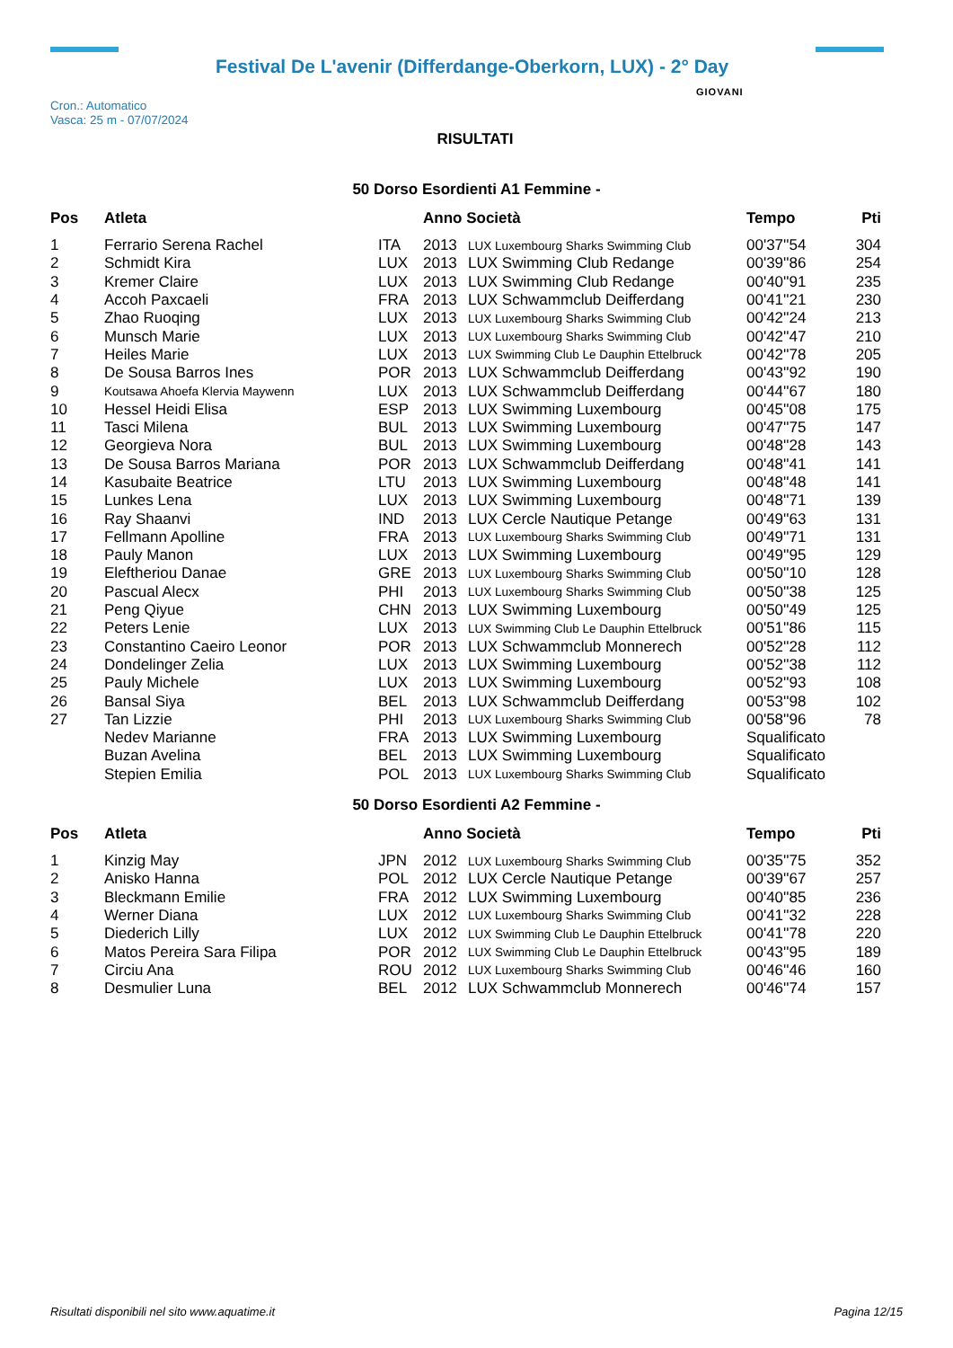Festival De L'avenir (Differdange-Oberkorn, LUX) - 2° Day
Cron.: Automatico
Vasca: 25 m - 07/07/2024
GIOVANI
RISULTATI
50 Dorso Esordienti A1 Femmine -
| Pos | Atleta | | Anno Società | | Tempo | Pti |
| --- | --- | --- | --- | --- | --- | --- |
| 1 | Ferrario Serena Rachel | ITA | 2013 | LUX Luxembourg Sharks Swimming Club | 00'37''54 | 304 |
| 2 | Schmidt Kira | LUX | 2013 | LUX Swimming Club Redange | 00'39''86 | 254 |
| 3 | Kremer Claire | LUX | 2013 | LUX Swimming Club Redange | 00'40''91 | 235 |
| 4 | Accoh Paxcaeli | FRA | 2013 | LUX Schwammclub Deifferdang | 00'41''21 | 230 |
| 5 | Zhao Ruoqing | LUX | 2013 | LUX Luxembourg Sharks Swimming Club | 00'42''24 | 213 |
| 6 | Munsch Marie | LUX | 2013 | LUX Luxembourg Sharks Swimming Club | 00'42''47 | 210 |
| 7 | Heiles Marie | LUX | 2013 | LUX Swimming Club Le Dauphin Ettelbruck | 00'42''78 | 205 |
| 8 | De Sousa Barros Ines | POR | 2013 | LUX Schwammclub Deifferdang | 00'43''92 | 190 |
| 9 | Koutsawa Ahoefa Klervia Maywenn | LUX | 2013 | LUX Schwammclub Deifferdang | 00'44''67 | 180 |
| 10 | Hessel Heidi Elisa | ESP | 2013 | LUX Swimming Luxembourg | 00'45''08 | 175 |
| 11 | Tasci Milena | BUL | 2013 | LUX Swimming Luxembourg | 00'47''75 | 147 |
| 12 | Georgieva Nora | BUL | 2013 | LUX Swimming Luxembourg | 00'48''28 | 143 |
| 13 | De Sousa Barros Mariana | POR | 2013 | LUX Schwammclub Deifferdang | 00'48''41 | 141 |
| 14 | Kasubaite Beatrice | LTU | 2013 | LUX Swimming Luxembourg | 00'48''48 | 141 |
| 15 | Lunkes Lena | LUX | 2013 | LUX Swimming Luxembourg | 00'48''71 | 139 |
| 16 | Ray Shaanvi | IND | 2013 | LUX Cercle Nautique Petange | 00'49''63 | 131 |
| 17 | Fellmann Apolline | FRA | 2013 | LUX Luxembourg Sharks Swimming Club | 00'49''71 | 131 |
| 18 | Pauly Manon | LUX | 2013 | LUX Swimming Luxembourg | 00'49''95 | 129 |
| 19 | Eleftheriou Danae | GRE | 2013 | LUX Luxembourg Sharks Swimming Club | 00'50''10 | 128 |
| 20 | Pascual Alecx | PHI | 2013 | LUX Luxembourg Sharks Swimming Club | 00'50''38 | 125 |
| 21 | Peng Qiyue | CHN | 2013 | LUX Swimming Luxembourg | 00'50''49 | 125 |
| 22 | Peters Lenie | LUX | 2013 | LUX Swimming Club Le Dauphin Ettelbruck | 00'51''86 | 115 |
| 23 | Constantino Caeiro Leonor | POR | 2013 | LUX Schwammclub Monnerech | 00'52''28 | 112 |
| 24 | Dondelinger Zelia | LUX | 2013 | LUX Swimming Luxembourg | 00'52''38 | 112 |
| 25 | Pauly Michele | LUX | 2013 | LUX Swimming Luxembourg | 00'52''93 | 108 |
| 26 | Bansal Siya | BEL | 2013 | LUX Schwammclub Deifferdang | 00'53''98 | 102 |
| 27 | Tan Lizzie | PHI | 2013 | LUX Luxembourg Sharks Swimming Club | 00'58''96 | 78 |
| | Nedev Marianne | FRA | 2013 | LUX Swimming Luxembourg | Squalificato | |
| | Buzan Avelina | BEL | 2013 | LUX Swimming Luxembourg | Squalificato | |
| | Stepien Emilia | POL | 2013 | LUX Luxembourg Sharks Swimming Club | Squalificato | |
50 Dorso Esordienti A2 Femmine -
| Pos | Atleta | | Anno Società | | Tempo | Pti |
| --- | --- | --- | --- | --- | --- | --- |
| 1 | Kinzig May | JPN | 2012 | LUX Luxembourg Sharks Swimming Club | 00'35''75 | 352 |
| 2 | Anisko Hanna | POL | 2012 | LUX Cercle Nautique Petange | 00'39''67 | 257 |
| 3 | Bleckmann Emilie | FRA | 2012 | LUX Swimming Luxembourg | 00'40''85 | 236 |
| 4 | Werner Diana | LUX | 2012 | LUX Luxembourg Sharks Swimming Club | 00'41''32 | 228 |
| 5 | Diederich Lilly | LUX | 2012 | LUX Swimming Club Le Dauphin Ettelbruck | 00'41''78 | 220 |
| 6 | Matos Pereira Sara Filipa | POR | 2012 | LUX Swimming Club Le Dauphin Ettelbruck | 00'43''95 | 189 |
| 7 | Circiu Ana | ROU | 2012 | LUX Luxembourg Sharks Swimming Club | 00'46''46 | 160 |
| 8 | Desmulier Luna | BEL | 2012 | LUX Schwammclub Monnerech | 00'46''74 | 157 |
Risultati disponibili nel sito www.aquatime.it Pagina 12/15